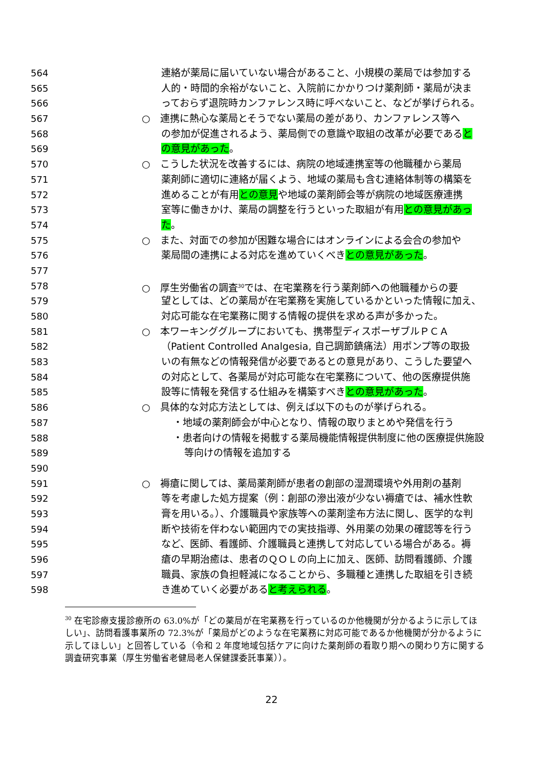564 連絡が薬局に届いていない場合があること、小規模の薬局では参加する
565 人的・時間的余裕がないこと、入院前にかかりつけ薬剤師・薬局が決ま
566 っておらず退院時カンファレンス時に呼べないこと、などが挙げられる。
567 ○　連携に熱心な薬局とそうでない薬局の差があり、カンファレンス等へ
568 の参加が促進されるよう、薬局側での意識や取組の改革が必要であると
569 の意見があった。
570 ○　こうした状況を改善するには、病院の地域連携室等の他職種から薬局
571 薬剤師に適切に連絡が届くよう、地域の薬局も含む連絡体制等の構築を
572 進めることが有用との意見や地域の薬剤師会等が病院の地域医療連携
573 室等に働きかけ、薬局の調整を行うといった取組が有用との意見があっ
574 た。
575 ○　また、対面での参加が困難な場合にはオンラインによる会合の参加や
576 薬局間の連携による対応を進めていくべきとの意見があった。
577
578 ○　厚生労働省の調査<sup>30</sup>では、在宅業務を行う薬剤師への他職種からの要
579 望としては、どの薬局が在宅業務を実施しているかといった情報に加え、
580 対応可能な在宅業務に関する情報の提供を求める声が多かった。
581 ○　本ワーキンググループにおいても、携帯型ディスポーザブルＰＣＡ
582 （Patient Controlled Analgesia, 自己調節鎮痛法）用ポンプ等の取扱
583 いの有無などの情報発信が必要であるとの意見があり、こうした要望へ
584 の対応として、各薬局が対応可能な在宅業務について、他の医療提供施
585 設等に情報を発信する仕組みを構築すべきとの意見があった。
586 ○　具体的な対応方法としては、例えば以下のものが挙げられる。
587 ・地域の薬剤師会が中心となり、情報の取りまとめや発信を行う
588 ・患者向けの情報を掲載する薬局機能情報提供制度に他の医療提供施設
589 等向けの情報を追加する
590
591 ○　褥瘡に関しては、薬局薬剤師が患者の創部の湿潤環境や外用剤の基剤
592 等を考慮した処方提案（例：創部の滲出液が少ない褥瘡では、補水性軟
593 膏を用いる。）、介護職員や家族等への薬剤塗布方法に関し、医学的な判
594 断や技術を伴わない範囲内での実技指導、外用薬の効果の確認等を行う
595 など、医師、看護師、介護職員と連携して対応している場合がある。褥
596 瘡の早期治癒は、患者のＱＯＬの向上に加え、医師、訪問看護師、介護
597 職員、家族の負担軽減になることから、多職種と連携した取組を引き続
598 き進めていく必要があると考えられる。
<sup>30</sup> 在宅診療支援診療所の 63.0%が「どの薬局が在宅業務を行っているのか他機関が分かるように示してほしい」、訪問看護事業所の 72.3%が「薬局がどのような在宅業務に対応可能であるか他機関が分かるように示してほしい」と回答している（令和 2 年度地域包括ケアに向けた薬剤師の看取り期への関わり方に関する調査研究事業（厚生労働省老健局老人保健課委託事業））。
22